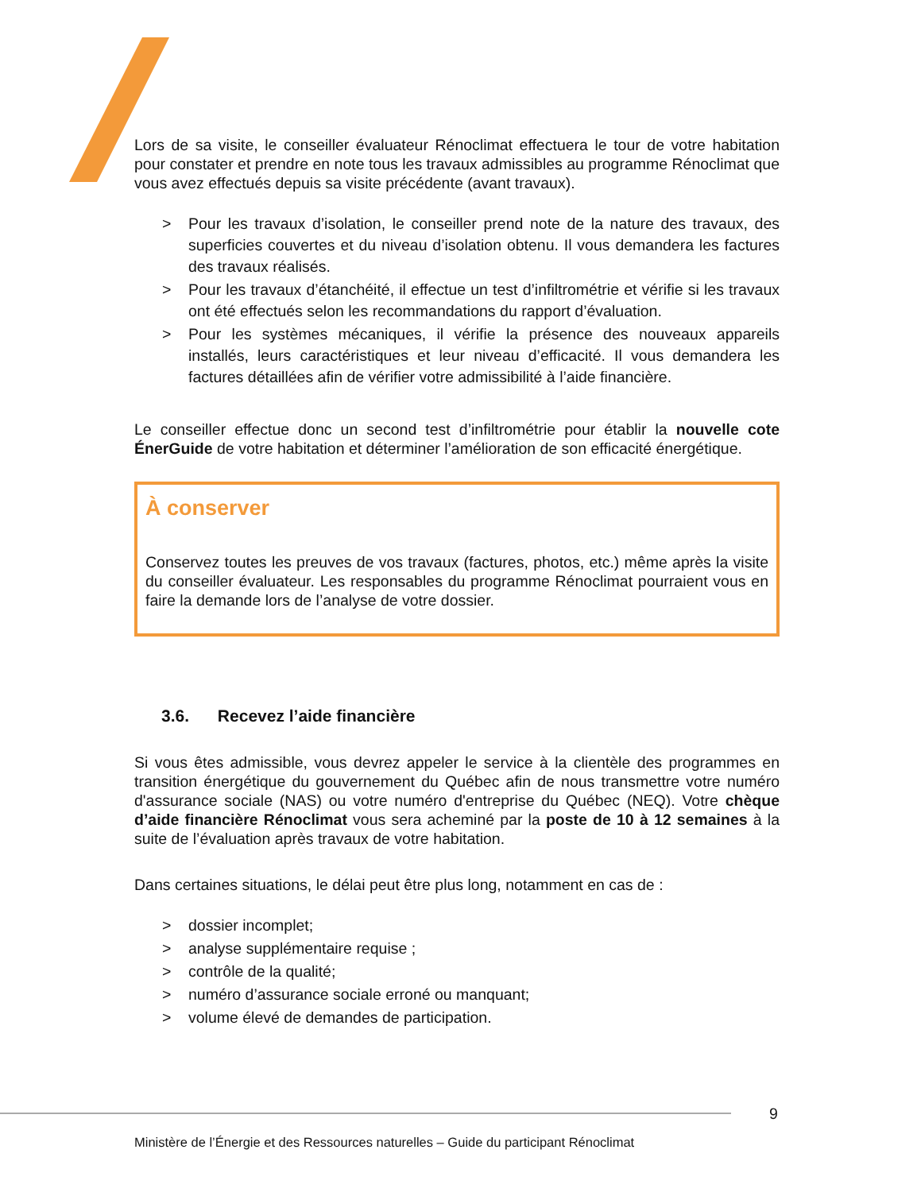Lors de sa visite, le conseiller évaluateur Rénoclimat effectuera le tour de votre habitation pour constater et prendre en note tous les travaux admissibles au programme Rénoclimat que vous avez effectués depuis sa visite précédente (avant travaux).
> Pour les travaux d’isolation, le conseiller prend note de la nature des travaux, des superficies couvertes et du niveau d’isolation obtenu. Il vous demandera les factures des travaux réalisés.
> Pour les travaux d’étanchéité, il effectue un test d’infiltrométrie et vérifie si les travaux ont été effectués selon les recommandations du rapport d’évaluation.
> Pour les systèmes mécaniques, il vérifie la présence des nouveaux appareils installés, leurs caractéristiques et leur niveau d’efficacité. Il vous demandera les factures détaillées afin de vérifier votre admissibilité à l’aide financière.
Le conseiller effectue donc un second test d’infiltrométrie pour établir la nouvelle cote ÉnerGuide de votre habitation et déterminer l’amélioration de son efficacité énergétique.
À conserver
Conservez toutes les preuves de vos travaux (factures, photos, etc.) même après la visite du conseiller évaluateur. Les responsables du programme Rénoclimat pourraient vous en faire la demande lors de l’analyse de votre dossier.
3.6. Recevez l’aide financière
Si vous êtes admissible, vous devrez appeler le service à la clientèle des programmes en transition énergétique du gouvernement du Québec afin de nous transmettre votre numéro d'assurance sociale (NAS) ou votre numéro d'entreprise du Québec (NEQ). Votre chèque d’aide financière Rénoclimat vous sera acheminé par la poste de 10 à 12 semaines à la suite de l’évaluation après travaux de votre habitation.
Dans certaines situations, le délai peut être plus long, notamment en cas de :
> dossier incomplet;
> analyse supplémentaire requise ;
> contrôle de la qualité;
> numéro d’assurance sociale erroné ou manquant;
> volume élevé de demandes de participation.
9
Ministère de l’Énergie et des Ressources naturelles – Guide du participant Rénoclimat